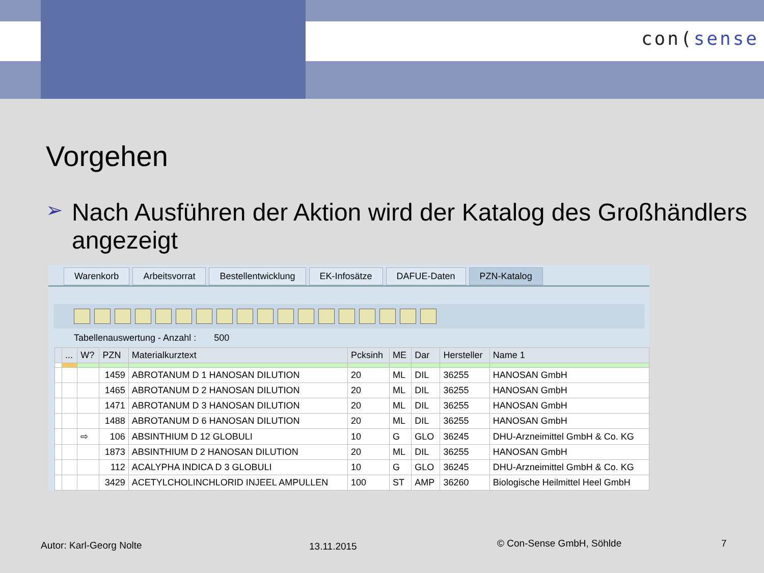con(sense
Vorgehen
➢
Nach Ausführen der Aktion wird der Katalog des Großhändlers angezeigt
Warenkorb Arbeitsvorrat Bestellentwicklung EK-Infosätze DAFUE-Daten PZN-Katalog
Tabellenauswertung - Anzahl : 500
| | ... | W? | PZN | Materialkurztext | Pcksinh | ME | Dar | Hersteller | Name 1 |
| --- | --- | --- | --- | --- | --- | --- | --- | --- | --- |
| | | | 1459 | ABROTANUM D 1 HANOSAN DILUTION | 20 | ML | DIL | 36255 | HANOSAN GmbH |
| | | | 1465 | ABROTANUM D 2 HANOSAN DILUTION | 20 | ML | DIL | 36255 | HANOSAN GmbH |
| | | | 1471 | ABROTANUM D 3 HANOSAN DILUTION | 20 | ML | DIL | 36255 | HANOSAN GmbH |
| | | | 1488 | ABROTANUM D 6 HANOSAN DILUTION | 20 | ML | DIL | 36255 | HANOSAN GmbH |
| | | ⇨ | 106 | ABSINTHIUM D 12 GLOBULI | 10 | G | GLO | 36245 | DHU-Arzneimittel GmbH & Co. KG |
| | | | 1873 | ABSINTHIUM D 2 HANOSAN DILUTION | 20 | ML | DIL | 36255 | HANOSAN GmbH |
| | | | 112 | ACALYPHA INDICA D 3 GLOBULI | 10 | G | GLO | 36245 | DHU-Arzneimittel GmbH & Co. KG |
| | | | 3429 | ACETYLCHOLINCHLORID INJEEL AMPULLEN | 100 | ST | AMP | 36260 | Biologische Heilmittel Heel GmbH |
Autor: Karl-Georg Nolte 13.11.2015 © Con-Sense GmbH, Söhlde 7